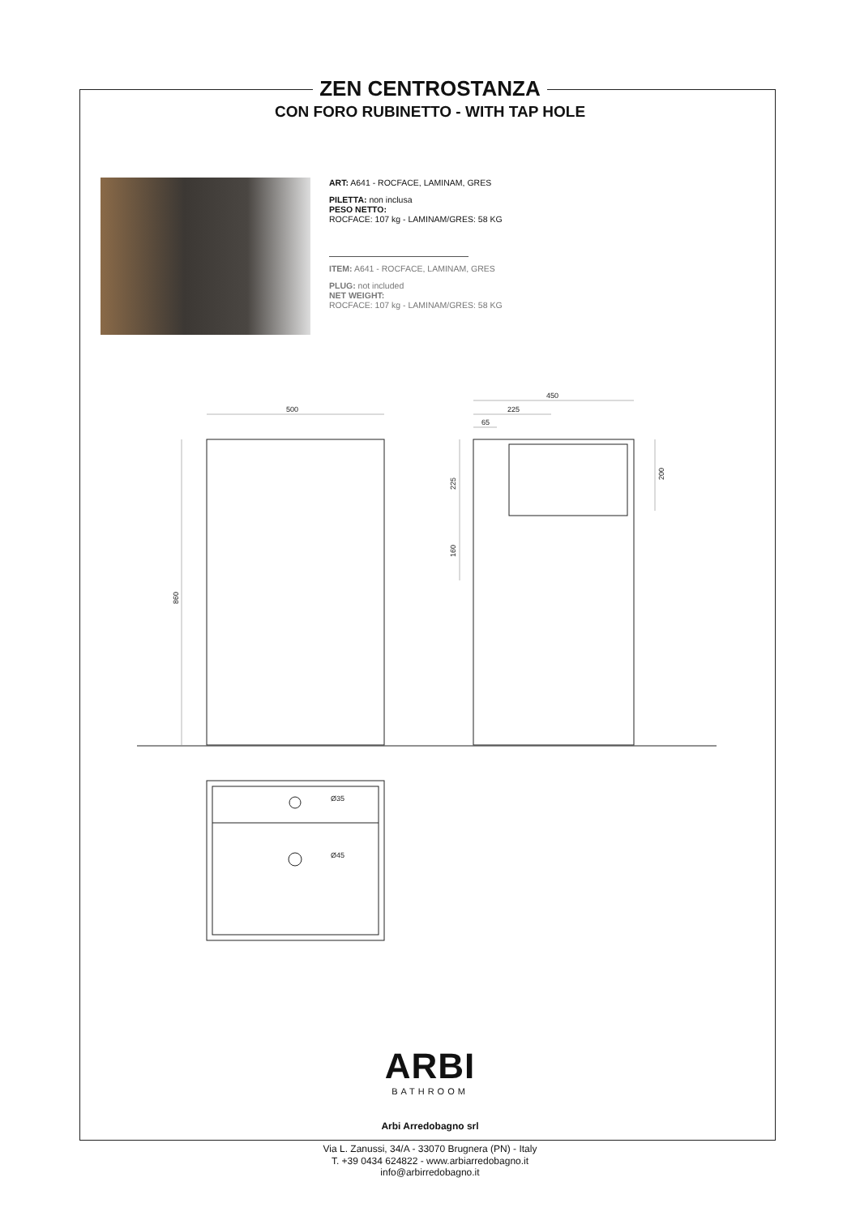500
450
225
65
Ø35
Ø45
860
225
160
200
ZEN CENTROSTANZA
CON FORO RUBINETTO - WITH TAP HOLE
ART: A641 - ROCFACE, LAMINAM, GRES
PILETTA: non inclusa
PESO NETTO:
ROCFACE: 107 kg - LAMINAM/GRES: 58 KG
ITEM: A641 - ROCFACE, LAMINAM, GRES
PLUG: not included
NET WEIGHT:
ROCFACE: 107 kg - LAMINAM/GRES: 58 KG
ARBI
BATHROOM
Arbi Arredobagno srl
Via L. Zanussi, 34/A - 33070 Brugnera (PN) - Italy
T. +39 0434 624822 - www.arbiarredobagno.it
info@arbirredobagno.it